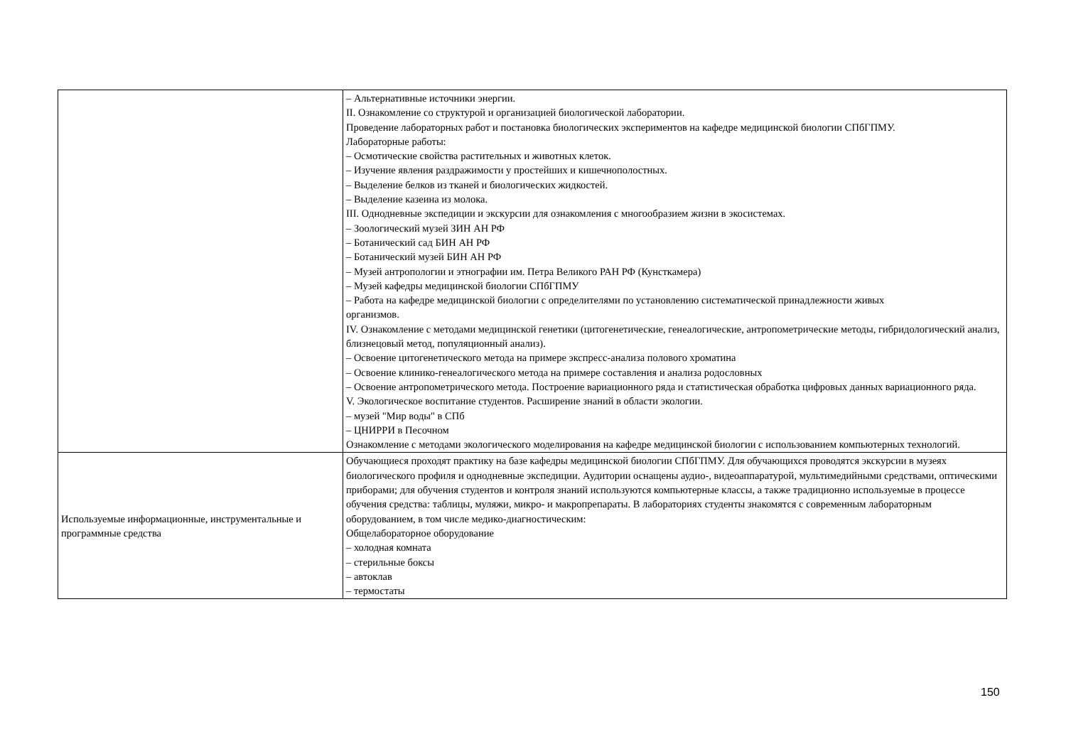| | – Альтернативные источники энергии. II. Ознакомление со структурой и организацией биологической лаборатории. Проведение лабораторных работ и постановка биологических экспериментов на кафедре медицинской биологии СПбГПМУ. Лабораторные работы: – Осмотические свойства растительных и животных клеток. – Изучение явления раздражимости у простейших и кишечнополостных. – Выделение белков из тканей и биологических жидкостей. – Выделение казеина из молока. III. Однодневные экспедиции и экскурсии для ознакомления с многообразием жизни в экосистемах. – Зоологический музей ЗИН АН РФ – Ботанический сад БИН АН РФ – Ботанический музей БИН АН РФ – Музей антропологии и этнографии им. Петра Великого РАН РФ (Кунсткамера) – Музей кафедры медицинской биологии СПбГПМУ – Работа на кафедре медицинской биологии с определителями по установлению систематической принадлежности живых организмов. IV. Ознакомление с методами медицинской генетики (цитогенетические, генеалогические, антропометрические методы, гибридологический анализ, близнецовый метод, популяционный анализ). – Освоение цитогенетического метода на примере экспресс-анализа полового хроматина – Освоение клинико-генеалогического метода на примере составления и анализа родословных – Освоение антропометрического метода. Построение вариационного ряда и статистическая обработка цифровых данных вариационного ряда. V. Экологическое воспитание студентов. Расширение знаний в области экологии. – музей "Мир воды" в СПб – ЦНИРРИ в Песочном Ознакомление с методами экологического моделирования на кафедре медицинской биологии с использованием компьютерных технологий. |
| Используемые информационные, инструментальные и программные средства | Обучающиеся проходят практику на базе кафедры медицинской биологии СПбГПМУ. Для обучающихся проводятся экскурсии в музеях биологического профиля и однодневные экспедиции. Аудитории оснащены аудио-, видеоаппаратурой, мультимедийными средствами, оптическими приборами; для обучения студентов и контроля знаний используются компьютерные классы, а также традиционно используемые в процессе обучения средства: таблицы, муляжи, микро- и макропрепараты. В лабораториях студенты знакомятся с современным лабораторным оборудованием, в том числе медико-диагностическим: Общелабораторное оборудование – холодная комната – стерильные боксы – автоклав – термостаты |
150